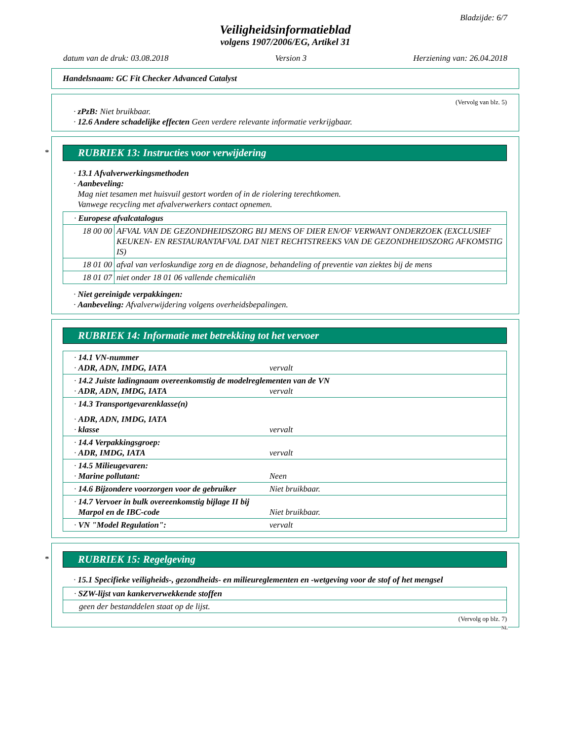Bladzijde: 6/7
Veiligheidsinformatieblad
volgens 1907/2006/EG, Artikel 31
datum van de druk: 03.08.2018 Version 3 Herziening van: 26.04.2018
Handelsnaam: GC Fit Checker Advanced Catalyst
(Vervolg van blz. 5)
· zPzB: Niet bruikbaar.
· 12.6 Andere schadelijke effecten Geen verdere relevante informatie verkrijgbaar.
*
RUBRIEK 13: Instructies voor verwijdering
· 13.1 Afvalverwerkingsmethoden
· Aanbeveling:
Mag niet tesamen met huisvuil gestort worden of in de riolering terechtkomen.
Vanwege recycling met afvalverwerkers contact opnemen.
| · Europese afvalcatalogus | |
| 18 00 00 | AFVAL VAN DE GEZONDHEIDSZORG BIJ MENS OF DIER EN/OF VERWANT ONDERZOEK (EXCLUSIEF KEUKEN- EN RESTAURANTAFVAL DAT NIET RECHTSTREEKS VAN DE GEZONDHEIDSZORG AFKOMSTIG IS) |
| 18 01 00 | afval van verloskundige zorg en de diagnose, behandeling of preventie van ziektes bij de mens |
| 18 01 07 | niet onder 18 01 06 vallende chemicaliën |
· Niet gereinigde verpakkingen:
· Aanbeveling: Afvalverwijdering volgens overheidsbepalingen.
RUBRIEK 14: Informatie met betrekking tot het vervoer
| · 14.1 VN-nummer · ADR, ADN, IMDG, IATA vervalt |
| · 14.2 Juiste ladingnaam overeenkomstig de modelreglementen van de VN · ADR, ADN, IMDG, IATA vervalt |
| · 14.3 Transportgevarenklasse(n) · ADR, ADN, IMDG, IATA · klasse vervalt |
| · 14.4 Verpakkingsgroep: · ADR, IMDG, IATA vervalt |
| · 14.5 Milieugevaren: · Marine pollutant: Neen |
| · 14.6 Bijzondere voorzorgen voor de gebruiker Niet bruikbaar. |
| · 14.7 Vervoer in bulk overeenkomstig bijlage II bij Marpol en de IBC-code Niet bruikbaar. |
| · VN "Model Regulation": vervalt |
*
RUBRIEK 15: Regelgeving
· 15.1 Specifieke veiligheids-, gezondheids- en milieureglementen en -wetgeving voor de stof of het mengsel
| · SZW-lijst van kankerverwekkende stoffen |
| geen der bestanddelen staat op de lijst. |
(Vervolg op blz. 7)
NL